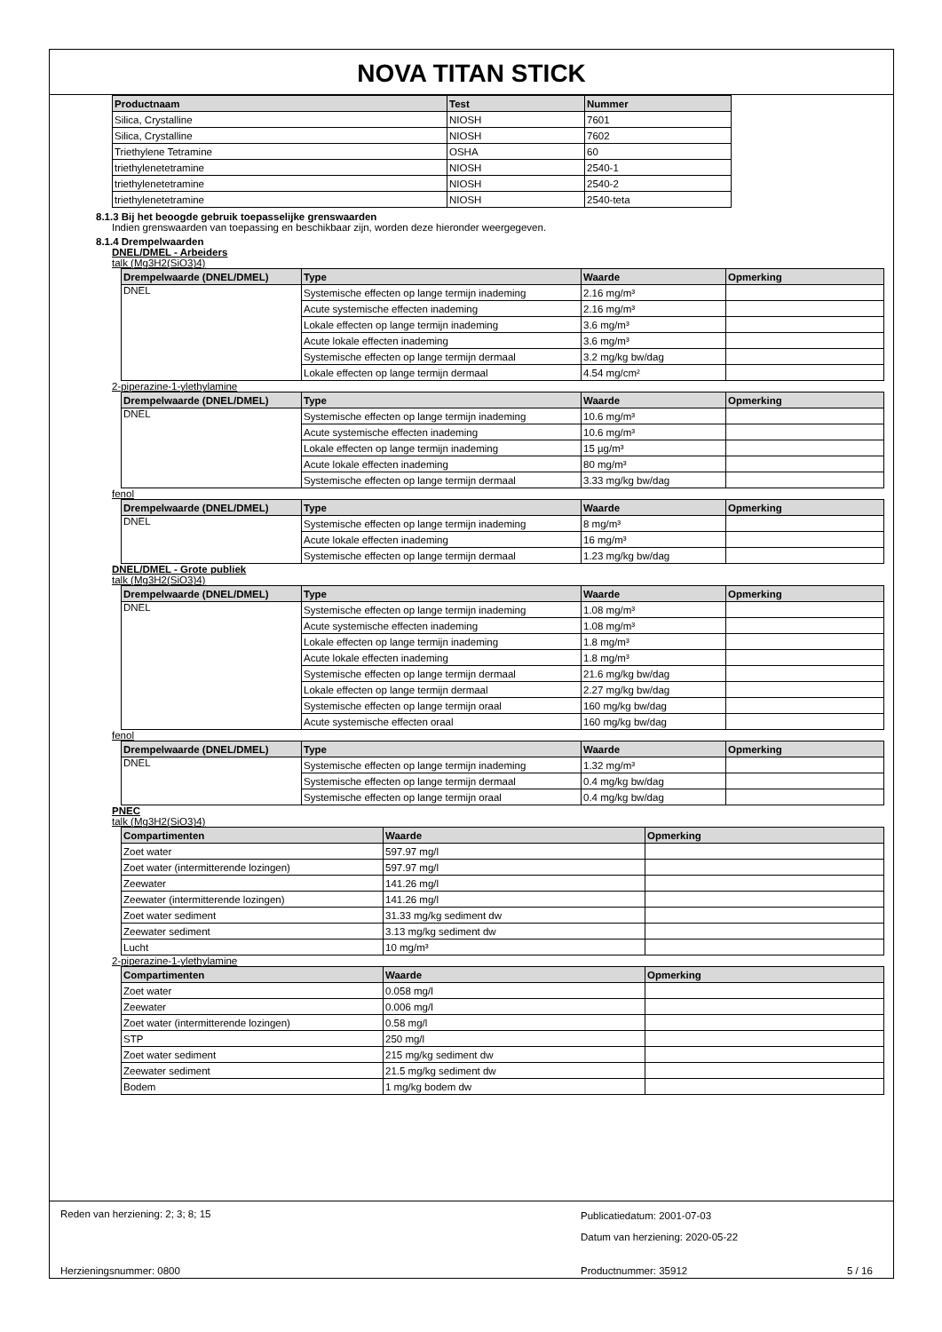NOVA TITAN STICK
| Productnaam | Test | Nummer |
| --- | --- | --- |
| Silica, Crystalline | NIOSH | 7601 |
| Silica, Crystalline | NIOSH | 7602 |
| Triethylene Tetramine | OSHA | 60 |
| triethylenetetramine | NIOSH | 2540-1 |
| triethylenetetramine | NIOSH | 2540-2 |
| triethylenetetramine | NIOSH | 2540-teta |
8.1.3 Bij het beoogde gebruik toepasselijke grenswaarden
Indien grenswaarden van toepassing en beschikbaar zijn, worden deze hieronder weergegeven.
8.1.4 Drempelwaarden
DNEL/DMEL - Arbeiders
talk (Mg3H2(SiO3)4)
| Drempelwaarde (DNEL/DMEL) | Type | Waarde | Opmerking |
| --- | --- | --- | --- |
| DNEL | Systemische effecten op lange termijn inademing | 2.16 mg/m³ | |
| | Acute systemische effecten inademing | 2.16 mg/m³ | |
| | Lokale effecten op lange termijn inademing | 3.6 mg/m³ | |
| | Acute lokale effecten inademing | 3.6 mg/m³ | |
| | Systemische effecten op lange termijn dermaal | 3.2 mg/kg bw/dag | |
| | Lokale effecten op lange termijn dermaal | 4.54 mg/cm² | |
2-piperazine-1-ylethylamine
| Drempelwaarde (DNEL/DMEL) | Type | Waarde | Opmerking |
| --- | --- | --- | --- |
| DNEL | Systemische effecten op lange termijn inademing | 10.6 mg/m³ | |
| | Acute systemische effecten inademing | 10.6 mg/m³ | |
| | Lokale effecten op lange termijn inademing | 15 µg/m³ | |
| | Acute lokale effecten inademing | 80 mg/m³ | |
| | Systemische effecten op lange termijn dermaal | 3.33 mg/kg bw/dag | |
fenol
| Drempelwaarde (DNEL/DMEL) | Type | Waarde | Opmerking |
| --- | --- | --- | --- |
| DNEL | Systemische effecten op lange termijn inademing | 8 mg/m³ | |
| | Acute lokale effecten inademing | 16 mg/m³ | |
| | Systemische effecten op lange termijn dermaal | 1.23 mg/kg bw/dag | |
DNEL/DMEL - Grote publiek
talk (Mg3H2(SiO3)4)
| Drempelwaarde (DNEL/DMEL) | Type | Waarde | Opmerking |
| --- | --- | --- | --- |
| DNEL | Systemische effecten op lange termijn inademing | 1.08 mg/m³ | |
| | Acute systemische effecten inademing | 1.08 mg/m³ | |
| | Lokale effecten op lange termijn inademing | 1.8 mg/m³ | |
| | Acute lokale effecten inademing | 1.8 mg/m³ | |
| | Systemische effecten op lange termijn dermaal | 21.6 mg/kg bw/dag | |
| | Lokale effecten op lange termijn dermaal | 2.27 mg/kg bw/dag | |
| | Systemische effecten op lange termijn oraal | 160 mg/kg bw/dag | |
| | Acute systemische effecten oraal | 160 mg/kg bw/dag | |
fenol
| Drempelwaarde (DNEL/DMEL) | Type | Waarde | Opmerking |
| --- | --- | --- | --- |
| DNEL | Systemische effecten op lange termijn inademing | 1.32 mg/m³ | |
| | Systemische effecten op lange termijn dermaal | 0.4 mg/kg bw/dag | |
| | Systemische effecten op lange termijn oraal | 0.4 mg/kg bw/dag | |
PNEC
talk (Mg3H2(SiO3)4)
| Compartimenten | Waarde | Opmerking |
| --- | --- | --- |
| Zoet water | 597.97 mg/l | |
| Zoet water (intermitterende lozingen) | 597.97 mg/l | |
| Zeewater | 141.26 mg/l | |
| Zeewater (intermitterende lozingen) | 141.26 mg/l | |
| Zoet water sediment | 31.33 mg/kg sediment dw | |
| Zeewater sediment | 3.13 mg/kg sediment dw | |
| Lucht | 10 mg/m³ | |
2-piperazine-1-ylethylamine
| Compartimenten | Waarde | Opmerking |
| --- | --- | --- |
| Zoet water | 0.058 mg/l | |
| Zeewater | 0.006 mg/l | |
| Zoet water (intermitterende lozingen) | 0.58 mg/l | |
| STP | 250 mg/l | |
| Zoet water sediment | 215 mg/kg sediment dw | |
| Zeewater sediment | 21.5 mg/kg sediment dw | |
| Bodem | 1 mg/kg bodem dw | |
Reden van herziening: 2; 3; 8; 15
Publicatiedatum: 2001-07-03
Datum van herziening: 2020-05-22
Herzieningsnummer: 0800 Productnummer: 35912 5 / 16